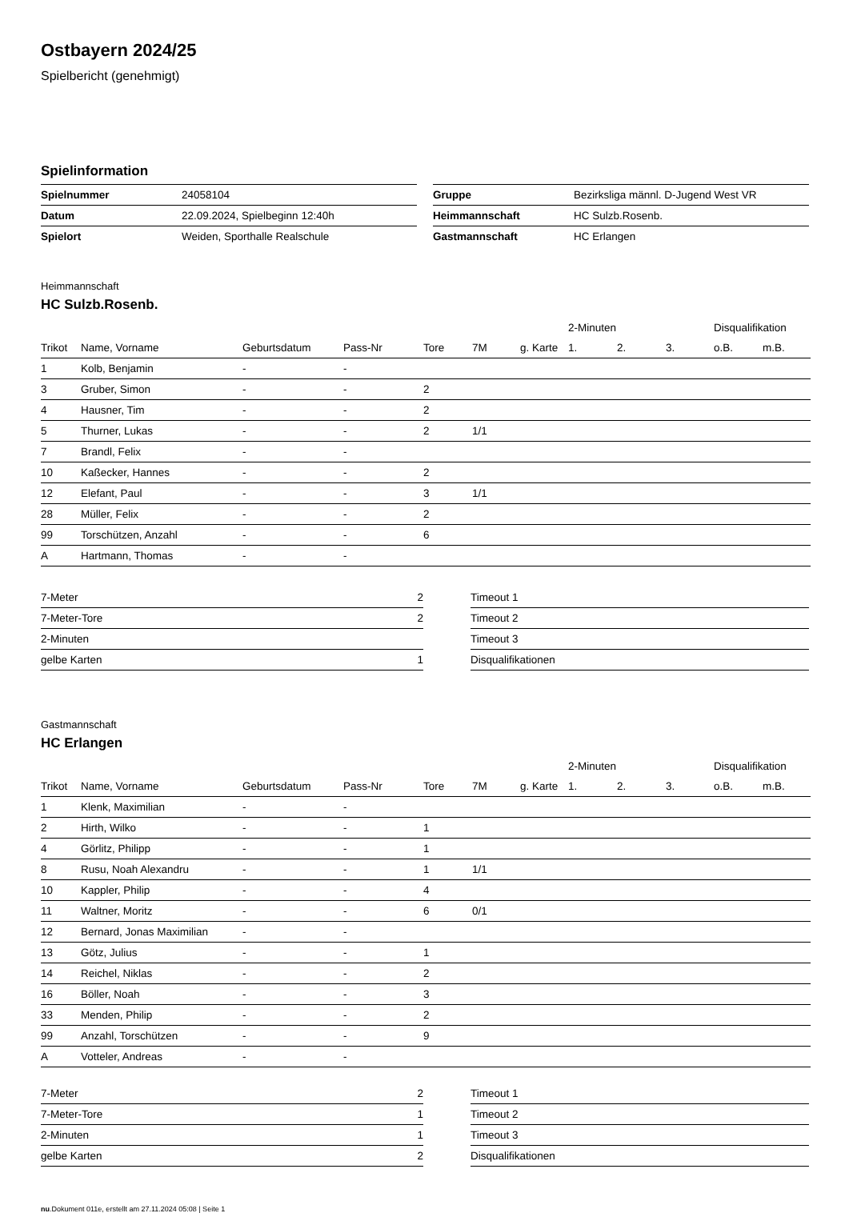Ostbayern 2024/25
Spielbericht (genehmigt)
Spielinformation
| Spielnummer | 24058104 |
| Datum | 22.09.2024, Spielbeginn 12:40h |
| Spielort | Weiden, Sporthalle Realschule |
| Gruppe | Bezirksliga männl. D-Jugend West VR |
| Heimmannschaft | HC Sulzb.Rosenb. |
| Gastmannschaft | HC Erlangen |
Heimmannschaft
HC Sulzb.Rosenb.
| | | | | | | | 2-Minuten | | | Disqualifikation | |
| --- | --- | --- | --- | --- | --- | --- | --- | --- | --- | --- | --- |
| Trikot | Name, Vorname | Geburtsdatum | Pass-Nr | Tore | 7M | g. Karte | 1. | 2. | 3. | o.B. | m.B. |
| 1 | Kolb, Benjamin | - | - | | | | | | | | |
| 3 | Gruber, Simon | - | - | 2 | | | | | | | |
| 4 | Hausner, Tim | - | - | 2 | | | | | | | |
| 5 | Thurner, Lukas | - | - | 2 | 1/1 | | | | | | |
| 7 | Brandl, Felix | - | - | | | | | | | | |
| 10 | Kaßecker, Hannes | - | - | 2 | | | | | | | |
| 12 | Elefant, Paul | - | - | 3 | 1/1 | | | | | | |
| 28 | Müller, Felix | - | - | 2 | | | | | | | |
| 99 | Torschützen, Anzahl | - | - | 6 | | | | | | | |
| A | Hartmann, Thomas | - | - | | | | | | | | |
| 7-Meter | 2 |
| 7-Meter-Tore | 2 |
| 2-Minuten | |
| gelbe Karten | 1 |
| Timeout 1 |
| Timeout 2 |
| Timeout 3 |
| Disqualifikationen |
Gastmannschaft
HC Erlangen
| | | | | | | | 2-Minuten | | | Disqualifikation | |
| --- | --- | --- | --- | --- | --- | --- | --- | --- | --- | --- | --- |
| Trikot | Name, Vorname | Geburtsdatum | Pass-Nr | Tore | 7M | g. Karte | 1. | 2. | 3. | o.B. | m.B. |
| 1 | Klenk, Maximilian | - | - | | | | | | | | |
| 2 | Hirth, Wilko | - | - | 1 | | | | | | | |
| 4 | Görlitz, Philipp | - | - | 1 | | | | | | | |
| 8 | Rusu, Noah Alexandru | - | - | 1 | 1/1 | | | | | | |
| 10 | Kappler, Philip | - | - | 4 | | | | | | | |
| 11 | Waltner, Moritz | - | - | 6 | 0/1 | | | | | | |
| 12 | Bernard, Jonas Maximilian | - | - | | | | | | | | |
| 13 | Götz, Julius | - | - | 1 | | | | | | | |
| 14 | Reichel, Niklas | - | - | 2 | | | | | | | |
| 16 | Böller, Noah | - | - | 3 | | | | | | | |
| 33 | Menden, Philip | - | - | 2 | | | | | | | |
| 99 | Anzahl, Torschützen | - | - | 9 | | | | | | | |
| A | Votteler, Andreas | - | - | | | | | | | | |
| 7-Meter | 2 |
| 7-Meter-Tore | 1 |
| 2-Minuten | 1 |
| gelbe Karten | 2 |
| Timeout 1 |
| Timeout 2 |
| Timeout 3 |
| Disqualifikationen |
nu.Dokument 011e, erstellt am 27.11.2024 05:08 | Seite 1